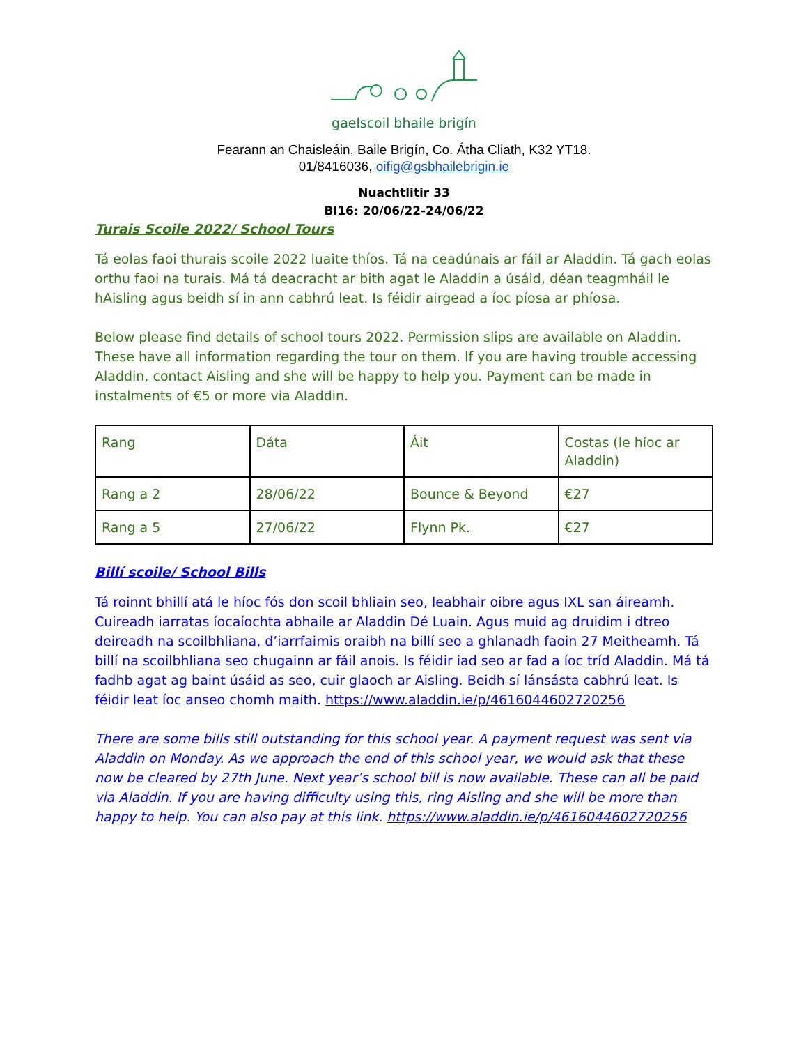gaelscoil bhaile brigín
Fearann an Chaisleáin, Baile Brigín, Co. Átha Cliath, K32 YT18.
01/8416036, oifig@gsbhailebrigin.ie
Nuachtlitir 33
Bl16: 20/06/22-24/06/22
Turais Scoile 2022/ School Tours
Tá eolas faoi thurais scoile 2022 luaite thíos. Tá na ceadúnais ar fáil ar Aladdin. Tá gach eolas orthu faoi na turais. Má tá deacracht ar bith agat le Aladdin a úsáid, déan teagmháil le hAisling agus beidh sí in ann cabhrú leat. Is féidir airgead a íoc píosa ar phíosa.
Below please find details of school tours 2022. Permission slips are available on Aladdin. These have all information regarding the tour on them. If you are having trouble accessing Aladdin, contact Aisling and she will be happy to help you. Payment can be made in instalments of €5 or more via Aladdin.
| Rang | Dáta | Áit | Costas (le híoc ar Aladdin) |
| Rang a 2 | 28/06/22 | Bounce & Beyond | €27 |
| Rang a 5 | 27/06/22 | Flynn Pk. | €27 |
Billí scoile/ School Bills
Tá roinnt bhillí atá le híoc fós don scoil bhliain seo, leabhair oibre agus IXL san áireamh. Cuireadh iarratas íocaíochta abhaile ar Aladdin Dé Luain. Agus muid ag druidim i dtreo deireadh na scoilbhliana, d’iarrfaimis oraibh na billí seo a ghlanadh faoin 27 Meitheamh. Tá billí na scoilbhliana seo chugainn ar fáil anois. Is féidir iad seo ar fad a íoc tríd Aladdin. Má tá fadhb agat ag baint úsáid as seo, cuir glaoch ar Aisling. Beidh sí lánsásta cabhrú leat. Is féidir leat íoc anseo chomh maith. https://www.aladdin.ie/p/4616044602720256
There are some bills still outstanding for this school year. A payment request was sent via Aladdin on Monday. As we approach the end of this school year, we would ask that these now be cleared by 27th June. Next year’s school bill is now available. These can all be paid via Aladdin. If you are having difficulty using this, ring Aisling and she will be more than happy to help. You can also pay at this link. https://www.aladdin.ie/p/4616044602720256